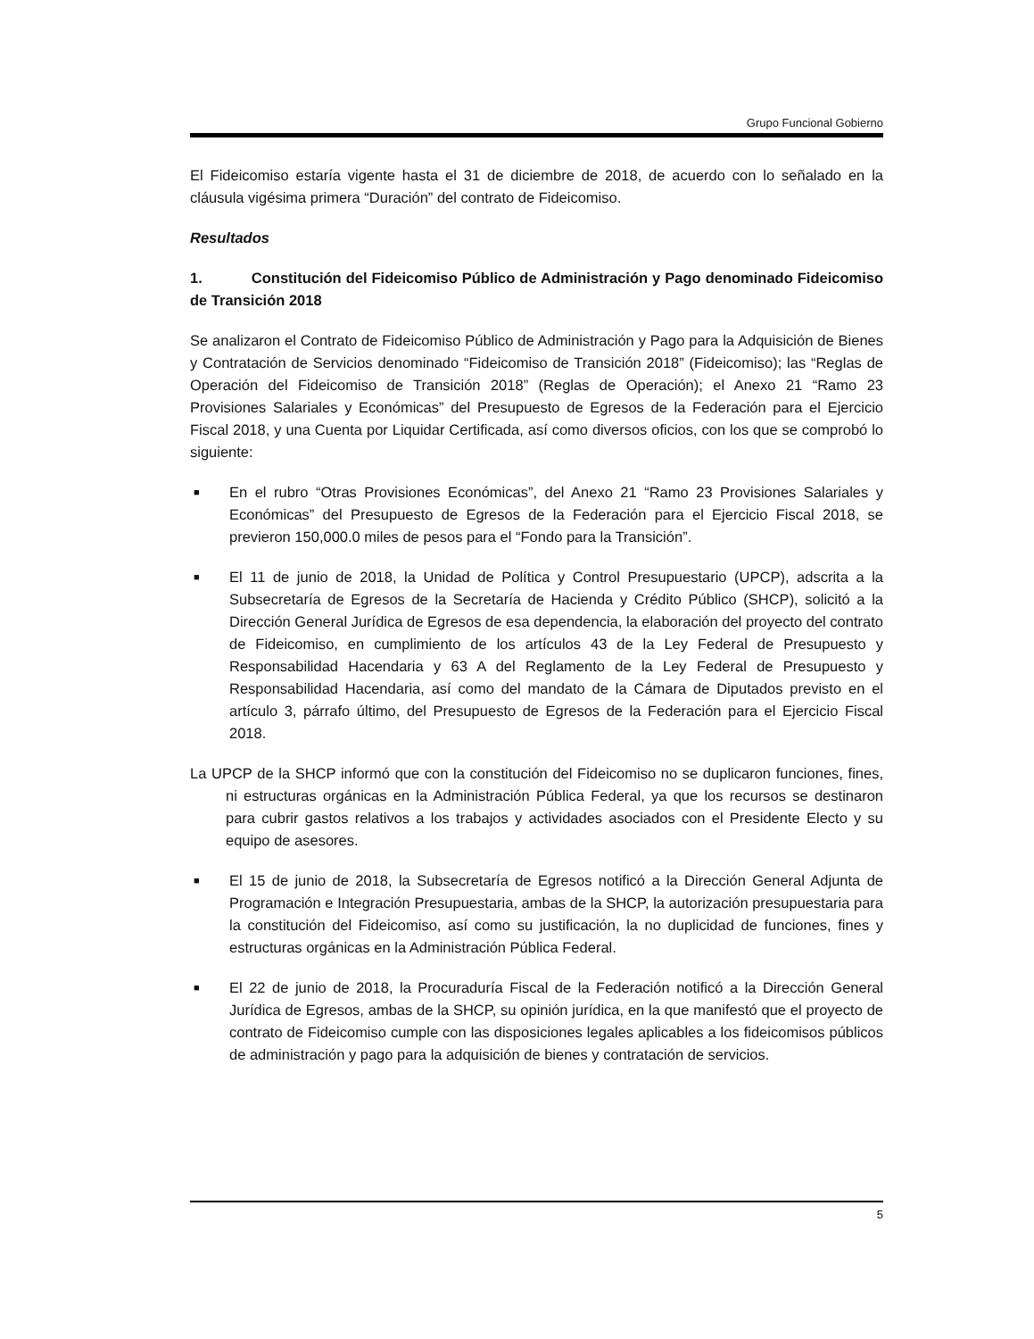Grupo Funcional Gobierno
El Fideicomiso estaría vigente hasta el 31 de diciembre de 2018, de acuerdo con lo señalado en la cláusula vigésima primera “Duración” del contrato de Fideicomiso.
Resultados
1. Constitución del Fideicomiso Público de Administración y Pago denominado Fideicomiso de Transición 2018
Se analizaron el Contrato de Fideicomiso Público de Administración y Pago para la Adquisición de Bienes y Contratación de Servicios denominado “Fideicomiso de Transición 2018” (Fideicomiso); las “Reglas de Operación del Fideicomiso de Transición 2018” (Reglas de Operación); el Anexo 21 “Ramo 23 Provisiones Salariales y Económicas” del Presupuesto de Egresos de la Federación para el Ejercicio Fiscal 2018, y una Cuenta por Liquidar Certificada, así como diversos oficios, con los que se comprobó lo siguiente:
■
En el rubro “Otras Provisiones Económicas”, del Anexo 21 “Ramo 23 Provisiones Salariales y Económicas” del Presupuesto de Egresos de la Federación para el Ejercicio Fiscal 2018, se previeron 150,000.0 miles de pesos para el “Fondo para la Transición”.
■
El 11 de junio de 2018, la Unidad de Política y Control Presupuestario (UPCP), adscrita a la Subsecretaría de Egresos de la Secretaría de Hacienda y Crédito Público (SHCP), solicitó a la Dirección General Jurídica de Egresos de esa dependencia, la elaboración del proyecto del contrato de Fideicomiso, en cumplimiento de los artículos 43 de la Ley Federal de Presupuesto y Responsabilidad Hacendaria y 63 A del Reglamento de la Ley Federal de Presupuesto y Responsabilidad Hacendaria, así como del mandato de la Cámara de Diputados previsto en el artículo 3, párrafo último, del Presupuesto de Egresos de la Federación para el Ejercicio Fiscal 2018.
La UPCP de la SHCP informó que con la constitución del Fideicomiso no se duplicaron funciones, fines, ni estructuras orgánicas en la Administración Pública Federal, ya que los recursos se destinaron para cubrir gastos relativos a los trabajos y actividades asociados con el Presidente Electo y su equipo de asesores.
■
El 15 de junio de 2018, la Subsecretaría de Egresos notificó a la Dirección General Adjunta de Programación e Integración Presupuestaria, ambas de la SHCP, la autorización presupuestaria para la constitución del Fideicomiso, así como su justificación, la no duplicidad de funciones, fines y estructuras orgánicas en la Administración Pública Federal.
■
El 22 de junio de 2018, la Procuraduría Fiscal de la Federación notificó a la Dirección General Jurídica de Egresos, ambas de la SHCP, su opinión jurídica, en la que manifestó que el proyecto de contrato de Fideicomiso cumple con las disposiciones legales aplicables a los fideicomisos públicos de administración y pago para la adquisición de bienes y contratación de servicios.
5